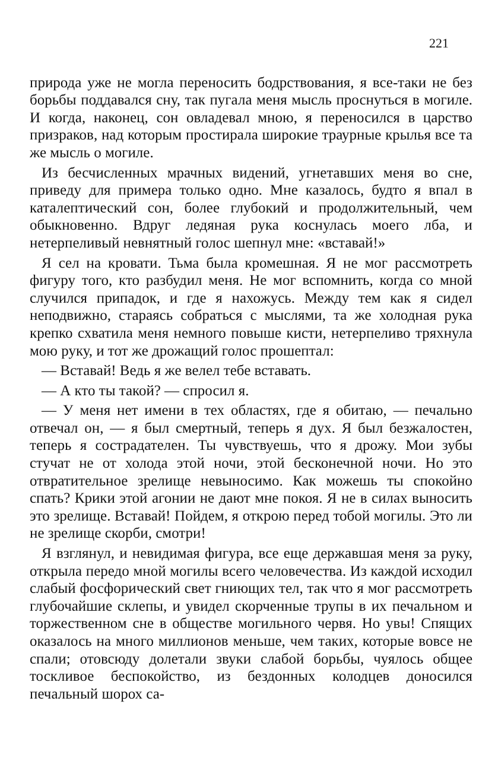221
природа уже не могла переносить бодрствования, я все-таки не без борьбы поддавался сну, так пугала меня мысль проснуться в могиле. И когда, наконец, сон овладевал мною, я переносился в царство призраков, над которым простирала широкие траурные крылья все та же мысль о могиле.
Из бесчисленных мрачных видений, угнетавших меня во сне, приведу для примера только одно. Мне казалось, будто я впал в каталептический сон, более глубокий и продолжительный, чем обыкновенно. Вдруг ледяная рука коснулась моего лба, и нетерпеливый невнятный голос шепнул мне: «вставай!»
Я сел на кровати. Тьма была кромешная. Я не мог рассмотреть фигуру того, кто разбудил меня. Не мог вспомнить, когда со мной случился припадок, и где я нахожусь. Между тем как я сидел неподвижно, стараясь собраться с мыслями, та же холодная рука крепко схватила меня немного повыше кисти, нетерпеливо тряхнула мою руку, и тот же дрожащий голос прошептал:
— Вставай! Ведь я же велел тебе вставать.
— А кто ты такой? — спросил я.
— У меня нет имени в тех областях, где я обитаю, — печально отвечал он, — я был смертный, теперь я дух. Я был безжалостен, теперь я сострадателен. Ты чувствуешь, что я дрожу. Мои зубы стучат не от холода этой ночи, этой бесконечной ночи. Но это отвратительное зрелище невыносимо. Как можешь ты спокойно спать? Крики этой агонии не дают мне покоя. Я не в силах выносить это зрелище. Вставай! Пойдем, я открою перед тобой могилы. Это ли не зрелище скорби, смотри!
Я взглянул, и невидимая фигура, все еще державшая меня за руку, открыла передо мной могилы всего человечества. Из каждой исходил слабый фосфорический свет гниющих тел, так что я мог рассмотреть глубочайшие склепы, и увидел скорченные трупы в их печальном и торжественном сне в обществе могильного червя. Но увы! Спящих оказалось на много миллионов меньше, чем таких, которые вовсе не спали; отовсюду долетали звуки слабой борьбы, чуялось общее тоскливое беспокойство, из бездонных колодцев доносился печальный шорох са-